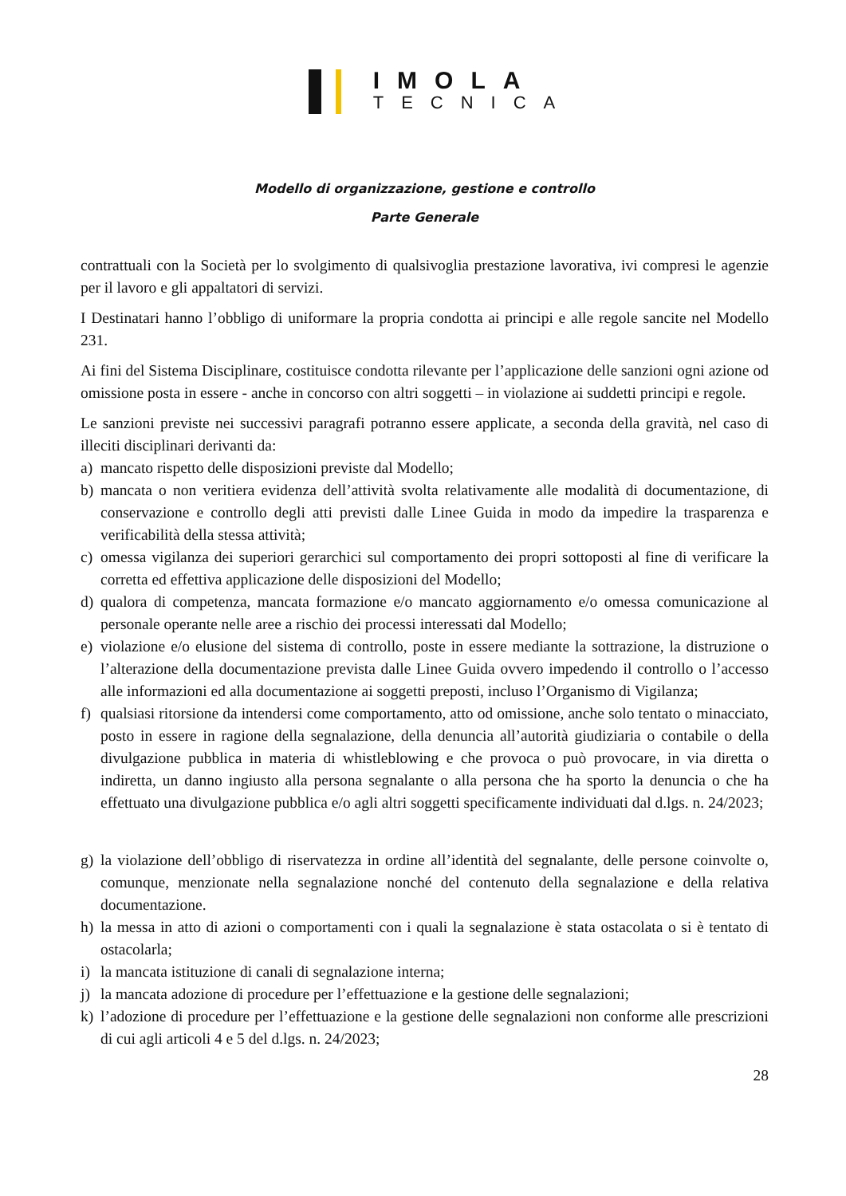IMOLA
TECNICA
Modello di organizzazione, gestione e controllo
Parte Generale
contrattuali con la Società per lo svolgimento di qualsivoglia prestazione lavorativa, ivi compresi le agenzie per il lavoro e gli appaltatori di servizi.
I Destinatari hanno l’obbligo di uniformare la propria condotta ai principi e alle regole sancite nel Modello 231.
Ai fini del Sistema Disciplinare, costituisce condotta rilevante per l’applicazione delle sanzioni ogni azione od omissione posta in essere - anche in concorso con altri soggetti – in violazione ai suddetti principi e regole.
Le sanzioni previste nei successivi paragrafi potranno essere applicate, a seconda della gravità, nel caso di illeciti disciplinari derivanti da:
a) mancato rispetto delle disposizioni previste dal Modello;
b) mancata o non veritiera evidenza dell’attività svolta relativamente alle modalità di documentazione, di conservazione e controllo degli atti previsti dalle Linee Guida in modo da impedire la trasparenza e verificabilità della stessa attività;
c) omessa vigilanza dei superiori gerarchici sul comportamento dei propri sottoposti al fine di verificare la corretta ed effettiva applicazione delle disposizioni del Modello;
d) qualora di competenza, mancata formazione e/o mancato aggiornamento e/o omessa comunicazione al personale operante nelle aree a rischio dei processi interessati dal Modello;
e) violazione e/o elusione del sistema di controllo, poste in essere mediante la sottrazione, la distruzione o l’alterazione della documentazione prevista dalle Linee Guida ovvero impedendo il controllo o l’accesso alle informazioni ed alla documentazione ai soggetti preposti, incluso l’Organismo di Vigilanza;
f) qualsiasi ritorsione da intendersi come comportamento, atto od omissione, anche solo tentato o minacciato, posto in essere in ragione della segnalazione, della denuncia all’autorità giudiziaria o contabile o della divulgazione pubblica in materia di whistleblowing e che provoca o può provocare, in via diretta o indiretta, un danno ingiusto alla persona segnalante o alla persona che ha sporto la denuncia o che ha effettuato una divulgazione pubblica e/o agli altri soggetti specificamente individuati dal d.lgs. n. 24/2023;
g) la violazione dell’obbligo di riservatezza in ordine all’identità del segnalante, delle persone coinvolte o, comunque, menzionate nella segnalazione nonché del contenuto della segnalazione e della relativa documentazione.
h) la messa in atto di azioni o comportamenti con i quali la segnalazione è stata ostacolata o si è tentato di ostacolarla;
i) la mancata istituzione di canali di segnalazione interna;
j) la mancata adozione di procedure per l’effettuazione e la gestione delle segnalazioni;
k) l’adozione di procedure per l’effettuazione e la gestione delle segnalazioni non conforme alle prescrizioni di cui agli articoli 4 e 5 del d.lgs. n. 24/2023;
28